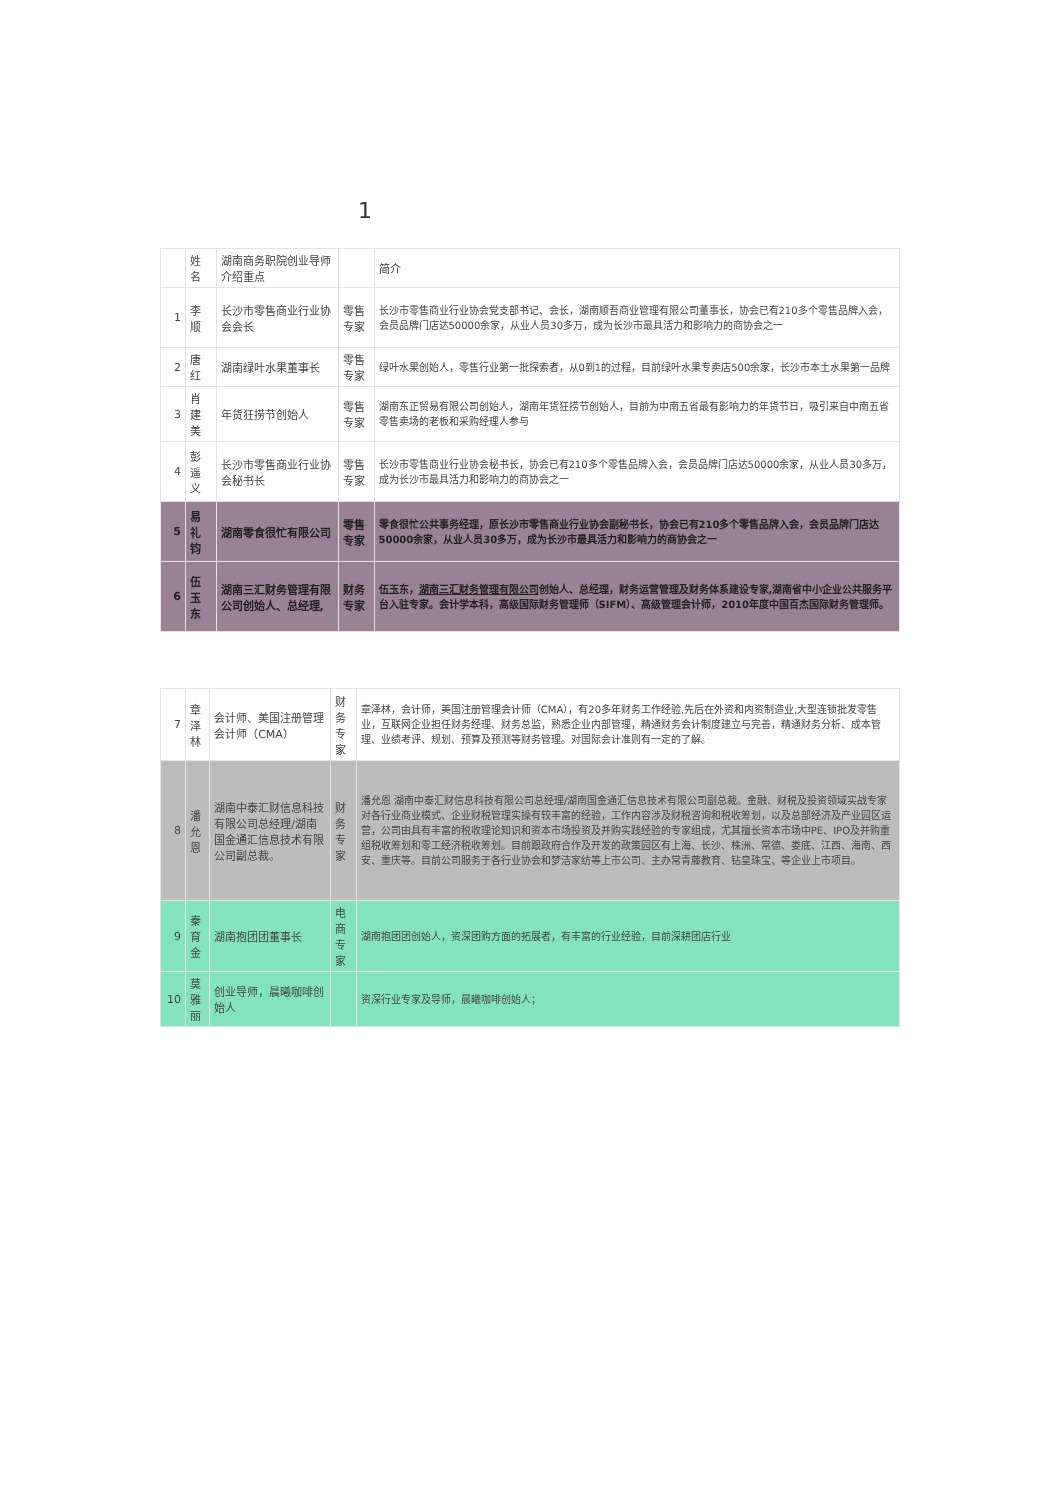1
| | 姓名 | 湖南商务职院创业导师 介绍重点 | | 简介 |
| 1 | 李顺 | 长沙市零售商业行业协会会长 | 零售专家 | 长沙市零售商业行业协会党支部书记、会长，湖南顺吾商业管理有限公司董事长，协会已有210多个零售品牌入会，会员品牌门店达50000余家，从业人员30多万，成为长沙市最具活力和影响力的商协会之一 |
| 2 | 唐红 | 湖南绿叶水果董事长 | 零售专家 | 绿叶水果创始人，零售行业第一批探索者，从0到1的过程，目前绿叶水果专卖店500余家，长沙市本土水果第一品牌 |
| 3 | 肖建美 | 年货狂捞节创始人 | 零售专家 | 湖南东正贸易有限公司创始人，湖南年货狂捞节创始人，目前为中南五省最有影响力的年货节日，吸引来自中南五省零售卖场的老板和采购经理人参与 |
| 4 | 彭遥义 | 长沙市零售商业行业协会秘书长 | 零售专家 | 长沙市零售商业行业协会秘书长，协会已有210多个零售品牌入会，会员品牌门店达50000余家，从业人员30多万，成为长沙市最具活力和影响力的商协会之一 |
| 5 | 易礼钧 | 湖南零食很忙有限公司 | 零售专家 | 零食很忙公共事务经理，原长沙市零售商业行业协会副秘书长，协会已有210多个零售品牌入会，会员品牌门店达50000余家，从业人员30多万，成为长沙市最具活力和影响力的商协会之一 |
| 6 | 伍玉东 | 湖南三汇财务管理有限公司创始人、总经理, | 财务专家 | 伍玉东， 湖南三汇财务管理有限公司 创始人、总经理，财务运营管理及财务体系建设专家,湖南省中小企业公共服务平台入驻专家。会计学本科，高级国际财务管理师（SIFM）、高级管理会计师，2010年度中国百杰国际财务管理师。 |
| 7 | 章泽林 | 会计师、美国注册管理会计师（CMA） | 财务专家 | 章泽林，会计师，美国注册管理会计师（CMA），有20多年财务工作经验,先后在外资和内资制造业,大型连锁批发零售业，互联网企业担任财务经理、财务总监，熟悉企业内部管理，精通财务会计制度建立与完善，精通财务分析、成本管理、业绩考评、规划、预算及预测等财务管理。对国际会计准则有一定的了解。 |
| 8 | 潘允恩 | 湖南中泰汇财信息科技有限公司总经理/湖南国金通汇信息技术有限公司副总裁。 | 财务专家 | 潘允恩 湖南中泰汇财信息科技有限公司总经理/湖南国金通汇信息技术有限公司副总裁。金融、财税及投资领域实战专家 对各行业商业模式、企业财税管理实操有较丰富的经验，工作内容涉及财税咨询和税收筹划，以及总部经济及产业园区运营，公司由具有丰富的税收理论知识和资本市场投资及并购实践经验的专家组成，尤其擅长资本市场中PE、IPO及并购重组税收筹划和零工经济税收筹划。目前跟政府合作及开发的政策园区有上海、长沙、株洲、常德、娄底、江西、海南、西安、重庆等。目前公司服务于各行业协会和梦洁家纺等上市公司、主办常青藤教育、钻皇珠宝、等企业上市项目。 |
| 9 | 秦育金 | 湖南抱团团董事长 | 电商专家 | 湖南抱团团创始人，资深团购方面的拓展者，有丰富的行业经验，目前深耕团店行业 |
| 10 | 莫雅丽 | 创业导师，晨曦咖啡创始人 | | 资深行业专家及导师，晨曦咖啡创始人； |